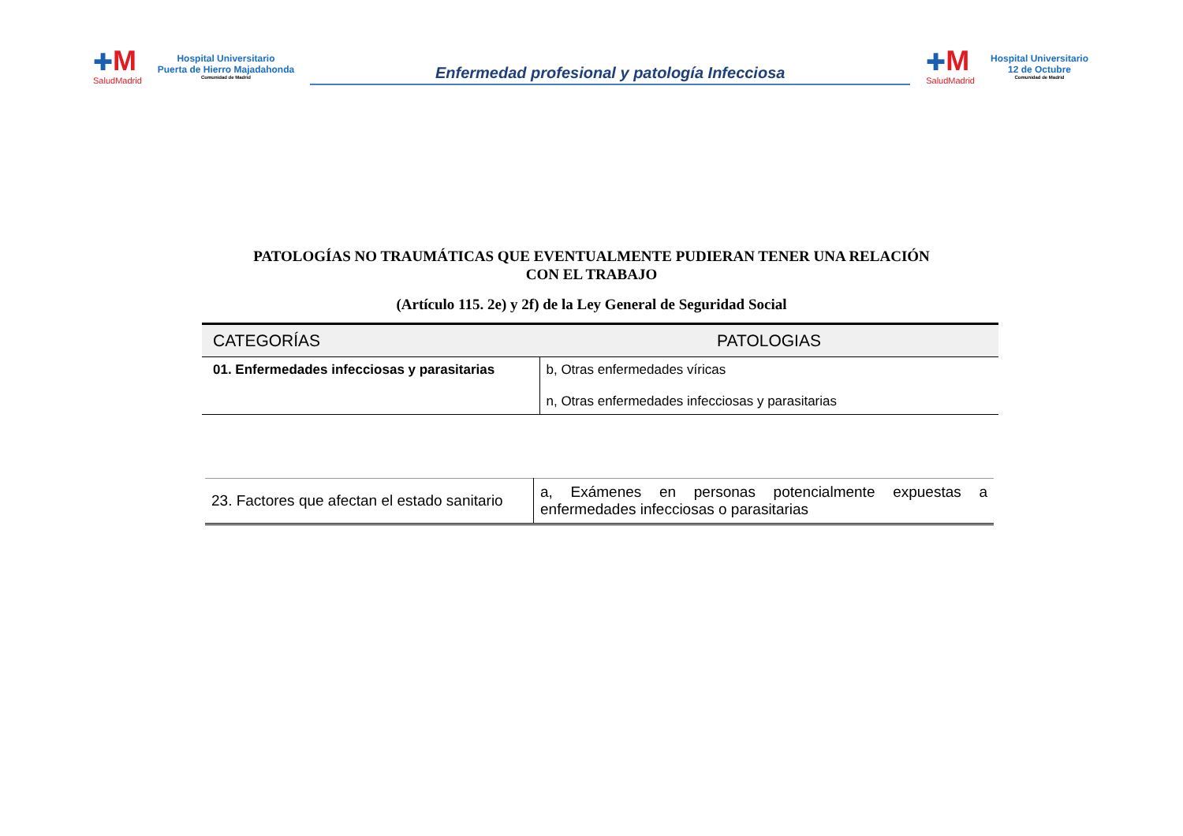✚M
SaludMadrid
Hospital Universitario
Puerta de Hierro Majadahonda
Comunidad de Madrid
Enfermedad profesional y patología Infecciosa
✚M
SaludMadrid
Hospital Universitario
12 de Octubre
Comunidad de Madrid
PATOLOGÍAS NO TRAUMÁTICAS QUE EVENTUALMENTE PUDIERAN TENER UNA RELACIÓN CON EL TRABAJO
(Artículo 115. 2e) y 2f) de la Ley General de Seguridad Social
| CATEGORÍAS | PATOLOGIAS |
| --- | --- |
| 01. Enfermedades infecciosas y parasitarias | b, Otras enfermedades víricas n, Otras enfermedades infecciosas y parasitarias |
| 23. Factores que afectan el estado sanitario | a, Exámenes en personas potencialmente expuestas a enfermedades infecciosas o parasitarias |